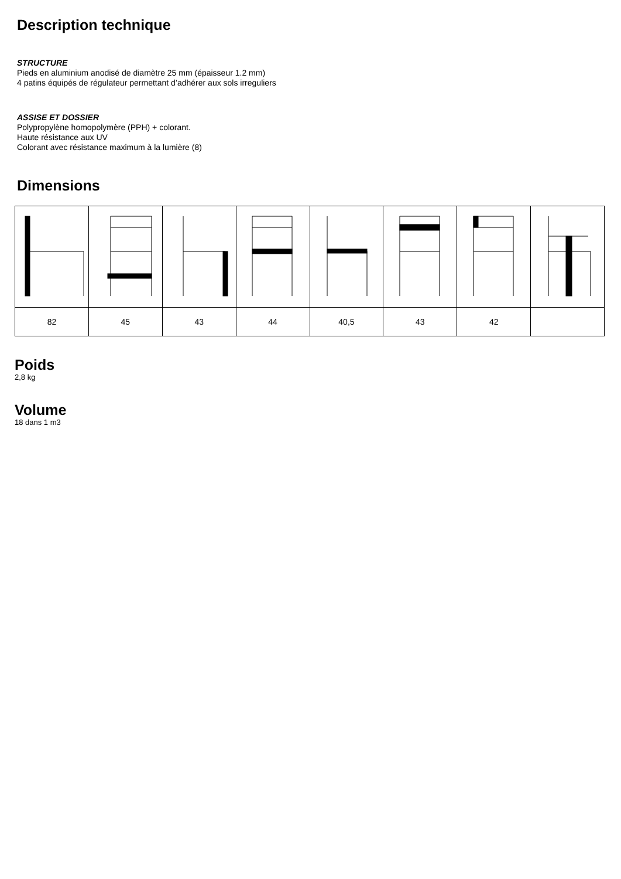Description technique
STRUCTURE
Pieds en aluminium anodisé de diamètre 25 mm (épaisseur 1.2 mm)
4 patins équipés de régulateur permettant d’adhérer aux sols irreguliers
ASSISE ET DOSSIER
Polypropylène homopolymère (PPH) + colorant.
Haute résistance aux UV
Colorant avec résistance maximum à la lumière (8)
Dimensions
| 82 | 45 | 43 | 44 | 40,5 | 43 | 42 | |
Poids
2,8 kg
Volume
18 dans 1 m3